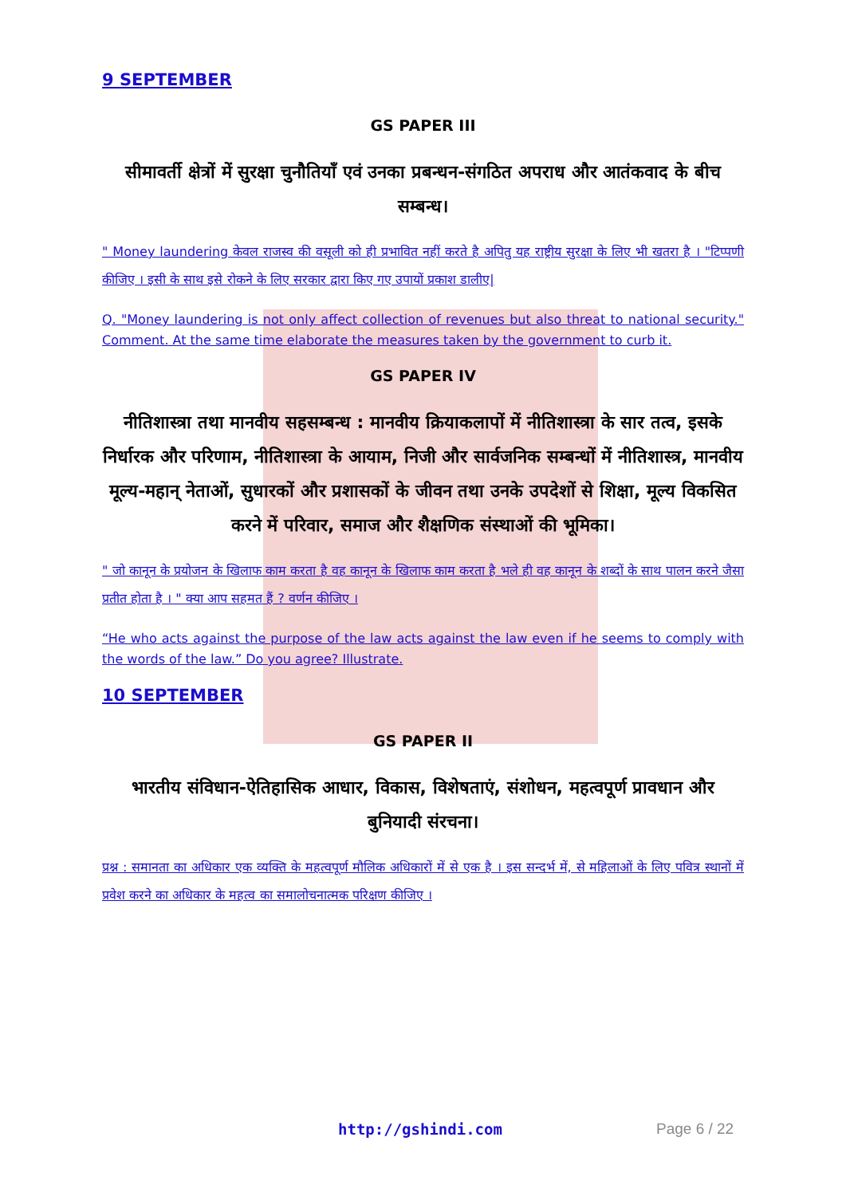9 SEPTEMBER
GS PAPER III
सीमावर्ती क्षेत्रों में सुरक्षा चुनौतियाँ एवं उनका प्रबन्धन-संगठित अपराध और आतंकवाद के बीच सम्बन्ध।
" Money laundering केवल राजस्व की वसूली को ही प्रभावित नहीं करते है अपितु यह राष्ट्रीय सुरक्षा के लिए भी खतरा है । "टिप्पणी कीजिए । इसी के साथ इसे रोकने के लिए सरकार द्वारा किए गए उपायों प्रकाश डालीए|
Q. "Money laundering is not only affect collection of revenues but also threat to national security." Comment. At the same time elaborate the measures taken by the government to curb it.
GS PAPER IV
नीतिशास्त्रा तथा मानवीय सहसम्बन्ध : मानवीय क्रियाकलापों में नीतिशास्त्रा के सार तत्व, इसके निर्धारक और परिणाम, नीतिशास्त्रा के आयाम, निजी और सार्वजनिक सम्बन्धों में नीतिशास्त्र, मानवीय मूल्य-महान् नेताओं, सुधारकों और प्रशासकों के जीवन तथा उनके उपदेशों से शिक्षा, मूल्य विकसित करने में परिवार, समाज और शैक्षणिक संस्थाओं की भूमिका।
" जो कानून के प्रयोजन के खिलाफ काम करता है वह कानून के खिलाफ काम करता है भले ही वह कानून के शब्दों के साथ पालन करने जैसा प्रतीत होता है । " क्या आप सहमत हैं ? वर्णन कीजिए ।
“He who acts against the purpose of the law acts against the law even if he seems to comply with the words of the law.” Do you agree? Illustrate.
10 SEPTEMBER
GS PAPER II
भारतीय संविधान-ऐतिहासिक आधार, विकास, विशेषताएं, संशोधन, महत्वपूर्ण प्रावधान और बुनियादी संरचना।
प्रश्न : समानता का अधिकार एक व्यक्ति के महत्वपूर्ण मौलिक अधिकारों में से एक है । इस सन्दर्भ में, से महिलाओं के लिए पवित्र स्थानों में प्रवेश करने का अधिकार के महत्व का समालोचनात्मक परिक्षण कीजिए ।
http://gshindi.com Page 6 / 22